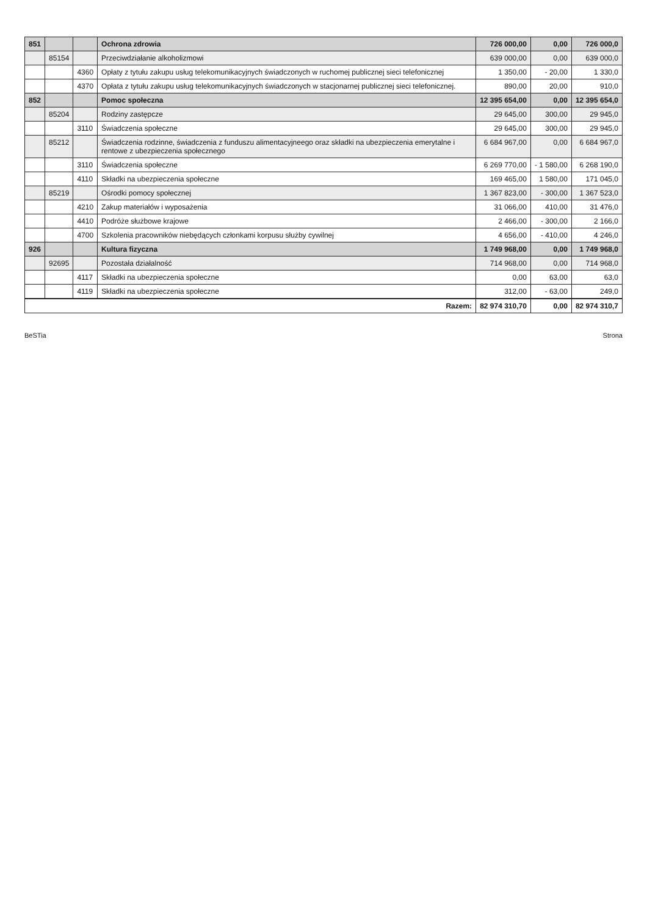| 851 | | | Ochrona zdrowia | 726 000,00 | 0,00 | 726 000,0 |
| | 85154 | | Przeciwdziałanie alkoholizmowi | 639 000,00 | 0,00 | 639 000,0 |
| | | 4360 | Opłaty z tytułu zakupu usług telekomunikacyjnych świadczonych w ruchomej publicznej sieci telefonicznej | 1 350,00 | - 20,00 | 1 330,0 |
| | | 4370 | Opłata z tytułu zakupu usług telekomunikacyjnych świadczonych w stacjonarnej publicznej sieci telefonicznej. | 890,00 | 20,00 | 910,0 |
| 852 | | | Pomoc społeczna | 12 395 654,00 | 0,00 | 12 395 654,0 |
| | 85204 | | Rodziny zastępcze | 29 645,00 | 300,00 | 29 945,0 |
| | | 3110 | Świadczenia społeczne | 29 645,00 | 300,00 | 29 945,0 |
| | 85212 | | Świadczenia rodzinne, świadczenia z funduszu alimentacyjneego oraz składki na ubezpieczenia emerytalne i rentowe z ubezpieczenia społecznego | 6 684 967,00 | 0,00 | 6 684 967,0 |
| | | 3110 | Świadczenia społeczne | 6 269 770,00 | - 1 580,00 | 6 268 190,0 |
| | | 4110 | Składki na ubezpieczenia społeczne | 169 465,00 | 1 580,00 | 171 045,0 |
| | 85219 | | Ośrodki pomocy społecznej | 1 367 823,00 | - 300,00 | 1 367 523,0 |
| | | 4210 | Zakup materiałów i wyposażenia | 31 066,00 | 410,00 | 31 476,0 |
| | | 4410 | Podróże służbowe krajowe | 2 466,00 | - 300,00 | 2 166,0 |
| | | 4700 | Szkolenia pracowników niebędących członkami korpusu służby cywilnej | 4 656,00 | - 410,00 | 4 246,0 |
| 926 | | | Kultura fizyczna | 1 749 968,00 | 0,00 | 1 749 968,0 |
| | 92695 | | Pozostała działalność | 714 968,00 | 0,00 | 714 968,0 |
| | | 4117 | Składki na ubezpieczenia społeczne | 0,00 | 63,00 | 63,0 |
| | | 4119 | Składki na ubezpieczenia społeczne | 312,00 | - 63,00 | 249,0 |
| Razem: | | | | 82 974 310,70 | 0,00 | 82 974 310,7 |
BeSTia Strona